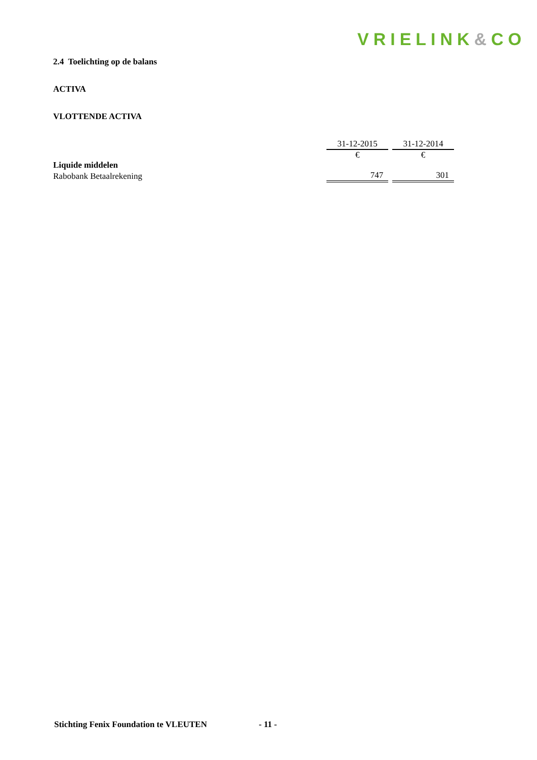VRIELINK&CO
2.4 Toelichting op de balans
ACTIVA
VLOTTENDE ACTIVA
| | 31-12-2015 | 31-12-2014 |
| | € | € |
| Liquide middelen | | |
| Rabobank Betaalrekening | 747 | 301 |
Stichting Fenix Foundation te VLEUTEN - 11 -